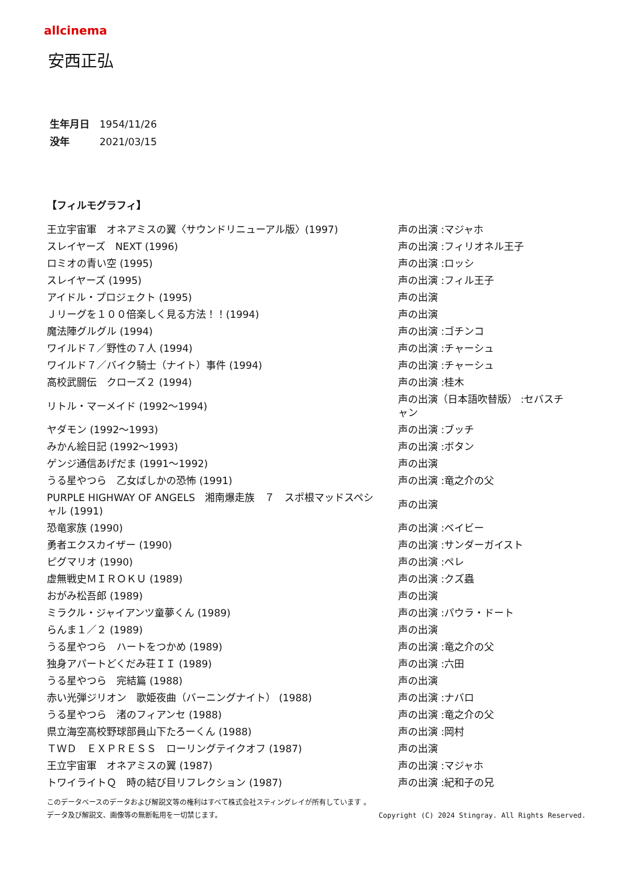allcinema
安西正弘
生年月日 1954/11/26
没年 2021/03/15
【フィルモグラフィ】
| 王立宇宙軍 オネアミスの翼〈サウンドリニューアル版〉(1997) | 声の出演 :マジャホ |
| スレイヤーズ NEXT (1996) | 声の出演 :フィリオネル王子 |
| ロミオの青い空 (1995) | 声の出演 :ロッシ |
| スレイヤーズ (1995) | 声の出演 :フィル王子 |
| アイドル・プロジェクト (1995) | 声の出演 |
| Ｊリーグを１００倍楽しく見る方法！！(1994) | 声の出演 |
| 魔法陣グルグル (1994) | 声の出演 :ゴチンコ |
| ワイルド７／野性の７人 (1994) | 声の出演 :チャーシュ |
| ワイルド７／バイク騎士（ナイト）事件 (1994) | 声の出演 :チャーシュ |
| 高校武闘伝 クローズ２ (1994) | 声の出演 :桂木 |
| リトル・マーメイド (1992～1994) | 声の出演（日本語吹替版） :セバスチャン |
| ヤダモン (1992～1993) | 声の出演 :ブッチ |
| みかん絵日記 (1992～1993) | 声の出演 :ボタン |
| ゲンジ通信あげだま (1991～1992) | 声の出演 |
| うる星やつら 乙女ばしかの恐怖 (1991) | 声の出演 :竜之介の父 |
| PURPLE HIGHWAY OF ANGELS 湘南爆走族 ７ スポ根マッドスペシャル (1991) | 声の出演 |
| 恐竜家族 (1990) | 声の出演 :ベイビー |
| 勇者エクスカイザー (1990) | 声の出演 :サンダーガイスト |
| ピグマリオ (1990) | 声の出演 :ペレ |
| 虚無戦史ＭＩＲＯＫＵ (1989) | 声の出演 :クズ蟲 |
| おがみ松吾郎 (1989) | 声の出演 |
| ミラクル・ジャイアンツ童夢くん (1989) | 声の出演 :パウラ・ドート |
| らんま１／２ (1989) | 声の出演 |
| うる星やつら ハートをつかめ (1989) | 声の出演 :竜之介の父 |
| 独身アパートどくだみ荘ＩＩ (1989) | 声の出演 :六田 |
| うる星やつら 完結篇 (1988) | 声の出演 |
| 赤い光弾ジリオン 歌姫夜曲（バーニングナイト） (1988) | 声の出演 :ナバロ |
| うる星やつら 渚のフィアンセ (1988) | 声の出演 :竜之介の父 |
| 県立海空高校野球部員山下たろーくん (1988) | 声の出演 :岡村 |
| ＴＷＤ ＥＸＰＲＥＳＳ ローリングテイクオフ (1987) | 声の出演 |
| 王立宇宙軍 オネアミスの翼 (1987) | 声の出演 :マジャホ |
| トワイライトＱ 時の結び目リフレクション (1987) | 声の出演 :紀和子の兄 |
このデータベースのデータおよび解説文等の権利はすべて株式会社スティングレイが所有しています 。
Copyright (C) 2024 Stingray. All Rights Reserved. データ及び解説文、画像等の無断転用を一切禁じます。